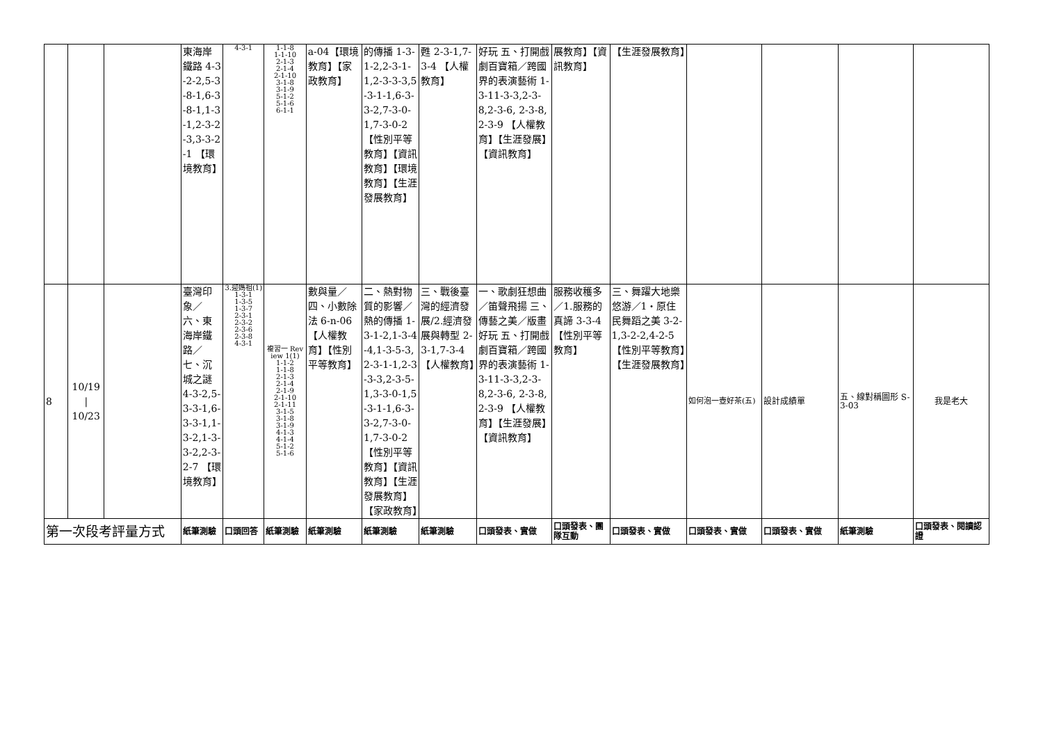| | | | 東海岸鐵路 4-3-2-2,5-3-8-1,6-3-8-1,1-3-1,2-3-2-3,3-3-2-1 【環境教育】 | 4-3-1 | 1-1-8 1-1-10 2-1-3 2-1-4 2-1-10 3-1-8 3-1-9 5-1-2 5-1-6 6-1-1 | a-04【環境教育】【家政教育】 | 的傳播 1-3-1-2,2-3-1-1,2-3-3-3,5-3-1-1,6-3-3-2,7-3-0-1,7-3-0-2 【性別平等教育】【資訊教育】【環境教育】【生涯發展教育】 | 甦 2-3-1,7-3-4 【人權教育】 | 好玩 五、打開戲劇百寶箱／跨國界的表演藝術 1-3-11-3-3,2-3-8,2-3-6, 2-3-8,2-3-9 【人權教育】【生涯發展】【資訊教育】 | 展教育】【資訊教育】 | 【生涯發展教育】 | | | | |
| 8 | 10/19 / 10/23 | | 臺灣印象／六、東海岸鐵路／七、沉城之謎 4-3-2,5-3-3-1,6-3-3-1,1-3-2,1-3-3-2,2-3-2-7 【環境教育】 | 3.迎媽祖(1)1-3-1 1-3-5 1-3-7 2-3-1 2-3-2 2-3-6 2-3-8 4-3-1 | 複習一 Review 1(1) 1-1-2 1-1-8 2-1-3 2-1-4 2-1-9 2-1-10 2-1-11 3-1-5 3-1-8 3-1-9 4-1-3 4-1-4 5-1-2 5-1-6 | 數與量／四、小數除法 6-n-06【人權教育】【性別平等教育】 | 二、熱對物質的影響／熱的傳播 1-3-1-2,1-3-4-4,1-3-5-3,2-3-1-1,2-3-3-3,2-3-5-1,3-3-0-1,5-3-1-1,6-3-3-2,7-3-0-1,7-3-0-2【性別平等教育】【資訊教育】【生涯發展教育】【家政教育】 | 三、戰後臺灣的經濟發展/2.經濟發展與轉型 2-3-1,7-3-4 【人權教育】 | 一、歌劇狂想曲／笛聲飛揚 三、傳藝之美／版畫好玩 五、打開戲劇百寶箱／跨國界的表演藝術 1-3-11-3-3,2-3-8,2-3-6, 2-3-8,2-3-9 【人權教育】【生涯發展】【資訊教育】 | 服務收穫多／1.服務的真諦 3-3-4【性別平等教育】 | 三、舞躍大地樂悠游／1‧原住民舞蹈之美 3-2-1,3-2-2,4-2-5【性別平等教育】【生涯發展教育】 | 如何泡一壺好茶(五) | 設計成績單 | 五、線對稱圖形 S-3-03 | 我是老大 |
| 第一次段考評量方式 | | | 紙筆測驗 | 口頭回答 | 紙筆測驗 | 紙筆測驗 | 紙筆測驗 | 紙筆測驗 | 口頭發表、實做 | 口頭發表、團隊互動 | 口頭發表、實做 | 口頭發表、實做 | 口頭發表、實做 | 紙筆測驗 | 口頭發表、閱讀認證 |